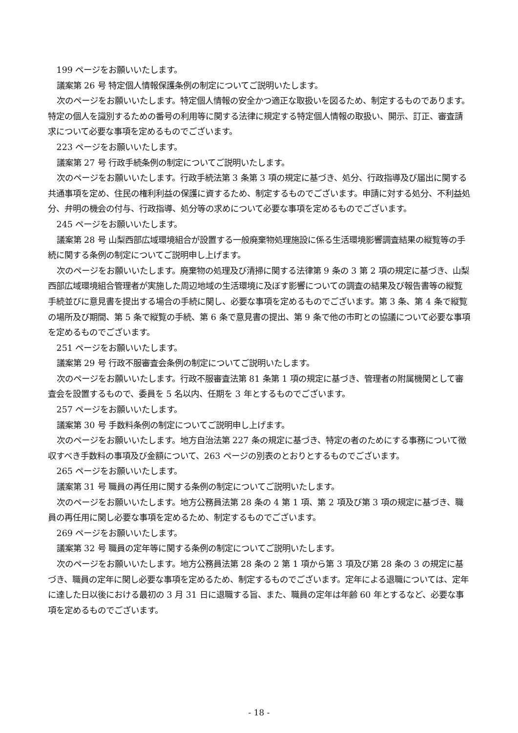199 ページをお願いいたします。
議案第 26 号 特定個人情報保護条例の制定についてご説明いたします。
次のページをお願いいたします。特定個人情報の安全かつ適正な取扱いを図るため、制定するものであります。特定の個人を識別するための番号の利用等に関する法律に規定する特定個人情報の取扱い、開示、訂正、審査請求について必要な事項を定めるものでございます。
223 ページをお願いいたします。
議案第 27 号 行政手続条例の制定についてご説明いたします。
次のページをお願いいたします。行政手続法第 3 条第 3 項の規定に基づき、処分、行政指導及び届出に関する共通事項を定め、住民の権利利益の保護に資するため、制定するものでございます。申請に対する処分、不利益処分、弁明の機会の付与、行政指導、処分等の求めについて必要な事項を定めるものでございます。
245 ページをお願いいたします。
議案第 28 号 山梨西部広域環境組合が設置する一般廃棄物処理施設に係る生活環境影響調査結果の縦覧等の手続に関する条例の制定についてご説明申し上げます。
次のページをお願いいたします。廃棄物の処理及び清掃に関する法律第 9 条の 3 第 2 項の規定に基づき、山梨西部広域環境組合管理者が実施した周辺地域の生活環境に及ぼす影響についての調査の結果及び報告書等の縦覧手続並びに意見書を提出する場合の手続に関し、必要な事項を定めるものでございます。第 3 条、第 4 条で縦覧の場所及び期間、第 5 条で縦覧の手続、第 6 条で意見書の提出、第 9 条で他の市町との協議について必要な事項を定めるものでございます。
251 ページをお願いいたします。
議案第 29 号 行政不服審査会条例の制定についてご説明いたします。
次のページをお願いいたします。行政不服審査法第 81 条第 1 項の規定に基づき、管理者の附属機関として審査会を設置するもので、委員を 5 名以内、任期を 3 年とするものでございます。
257 ページをお願いいたします。
議案第 30 号 手数料条例の制定についてご説明申し上げます。
次のページをお願いいたします。地方自治法第 227 条の規定に基づき、特定の者のためにする事務について徴収すべき手数料の事項及び金額について、263 ページの別表のとおりとするものでございます。
265 ページをお願いいたします。
議案第 31 号 職員の再任用に関する条例の制定についてご説明いたします。
次のページをお願いいたします。地方公務員法第 28 条の 4 第 1 項、第 2 項及び第 3 項の規定に基づき、職員の再任用に関し必要な事項を定めるため、制定するものでございます。
269 ページをお願いいたします。
議案第 32 号 職員の定年等に関する条例の制定についてご説明いたします。
次のページをお願いいたします。地方公務員法第 28 条の 2 第 1 項から第 3 項及び第 28 条の 3 の規定に基づき、職員の定年に関し必要な事項を定めるため、制定するものでございます。定年による退職については、定年に達した日以後における最初の 3 月 31 日に退職する旨、また、職員の定年は年齢 60 年とするなど、必要な事項を定めるものでございます。
- 18 -